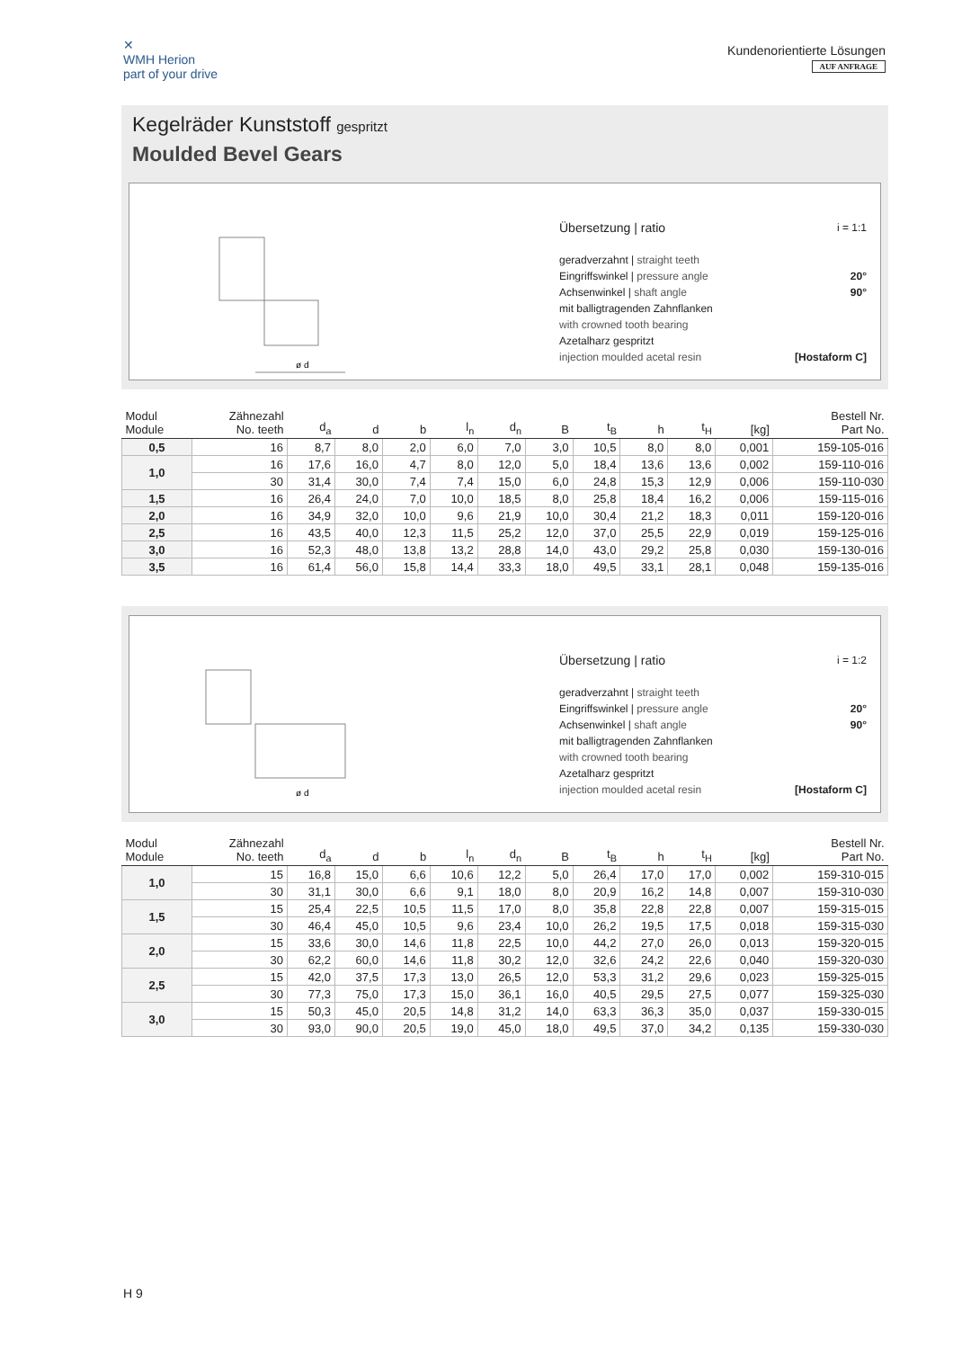✕
WMH Herion
part of your drive
Kundenorientierte Lösungen
AUF ANFRAGE
Kegelräder Kunststoff gespritzt
Moulded Bevel Gears
ø d
Übersetzung | ratio i = 1:1
geradverzahnt | straight teeth
Eingriffswinkel | pressure angle 20°
Achsenwinkel | shaft angle 90°
mit balligtragenden Zahnflanken
with crowned tooth bearing
Azetalharz gespritzt
injection moulded acetal resin [Hostaform C]
| Modul Module | Zähnezahl No. teeth | d<sub>a</sub> | d | b | l<sub>n</sub> | d<sub>n</sub> | B | t<sub>B</sub> | h | t<sub>H</sub> | [kg] | Bestell Nr. Part No. |
| --- | --- | --- | --- | --- | --- | --- | --- | --- | --- | --- | --- | --- |
| 0,5 | 16 | 8,7 | 8,0 | 2,0 | 6,0 | 7,0 | 3,0 | 10,5 | 8,0 | 8,0 | 0,001 | 159-105-016 |
| 1,0 | 16 | 17,6 | 16,0 | 4,7 | 8,0 | 12,0 | 5,0 | 18,4 | 13,6 | 13,6 | 0,002 | 159-110-016 |
| | 30 | 31,4 | 30,0 | 7,4 | 7,4 | 15,0 | 6,0 | 24,8 | 15,3 | 12,9 | 0,006 | 159-110-030 |
| 1,5 | 16 | 26,4 | 24,0 | 7,0 | 10,0 | 18,5 | 8,0 | 25,8 | 18,4 | 16,2 | 0,006 | 159-115-016 |
| 2,0 | 16 | 34,9 | 32,0 | 10,0 | 9,6 | 21,9 | 10,0 | 30,4 | 21,2 | 18,3 | 0,011 | 159-120-016 |
| 2,5 | 16 | 43,5 | 40,0 | 12,3 | 11,5 | 25,2 | 12,0 | 37,0 | 25,5 | 22,9 | 0,019 | 159-125-016 |
| 3,0 | 16 | 52,3 | 48,0 | 13,8 | 13,2 | 28,8 | 14,0 | 43,0 | 29,2 | 25,8 | 0,030 | 159-130-016 |
| 3,5 | 16 | 61,4 | 56,0 | 15,8 | 14,4 | 33,3 | 18,0 | 49,5 | 33,1 | 28,1 | 0,048 | 159-135-016 |
ø d
Übersetzung | ratio i = 1:2
geradverzahnt | straight teeth
Eingriffswinkel | pressure angle 20°
Achsenwinkel | shaft angle 90°
mit balligtragenden Zahnflanken
with crowned tooth bearing
Azetalharz gespritzt
injection moulded acetal resin [Hostaform C]
| Modul Module | Zähnezahl No. teeth | d<sub>a</sub> | d | b | l<sub>n</sub> | d<sub>n</sub> | B | t<sub>B</sub> | h | t<sub>H</sub> | [kg] | Bestell Nr. Part No. |
| --- | --- | --- | --- | --- | --- | --- | --- | --- | --- | --- | --- | --- |
| 1,0 | 15 | 16,8 | 15,0 | 6,6 | 10,6 | 12,2 | 5,0 | 26,4 | 17,0 | 17,0 | 0,002 | 159-310-015 |
| | 30 | 31,1 | 30,0 | 6,6 | 9,1 | 18,0 | 8,0 | 20,9 | 16,2 | 14,8 | 0,007 | 159-310-030 |
| 1,5 | 15 | 25,4 | 22,5 | 10,5 | 11,5 | 17,0 | 8,0 | 35,8 | 22,8 | 22,8 | 0,007 | 159-315-015 |
| | 30 | 46,4 | 45,0 | 10,5 | 9,6 | 23,4 | 10,0 | 26,2 | 19,5 | 17,5 | 0,018 | 159-315-030 |
| 2,0 | 15 | 33,6 | 30,0 | 14,6 | 11,8 | 22,5 | 10,0 | 44,2 | 27,0 | 26,0 | 0,013 | 159-320-015 |
| | 30 | 62,2 | 60,0 | 14,6 | 11,8 | 30,2 | 12,0 | 32,6 | 24,2 | 22,6 | 0,040 | 159-320-030 |
| 2,5 | 15 | 42,0 | 37,5 | 17,3 | 13,0 | 26,5 | 12,0 | 53,3 | 31,2 | 29,6 | 0,023 | 159-325-015 |
| | 30 | 77,3 | 75,0 | 17,3 | 15,0 | 36,1 | 16,0 | 40,5 | 29,5 | 27,5 | 0,077 | 159-325-030 |
| 3,0 | 15 | 50,3 | 45,0 | 20,5 | 14,8 | 31,2 | 14,0 | 63,3 | 36,3 | 35,0 | 0,037 | 159-330-015 |
| | 30 | 93,0 | 90,0 | 20,5 | 19,0 | 45,0 | 18,0 | 49,5 | 37,0 | 34,2 | 0,135 | 159-330-030 |
H 9